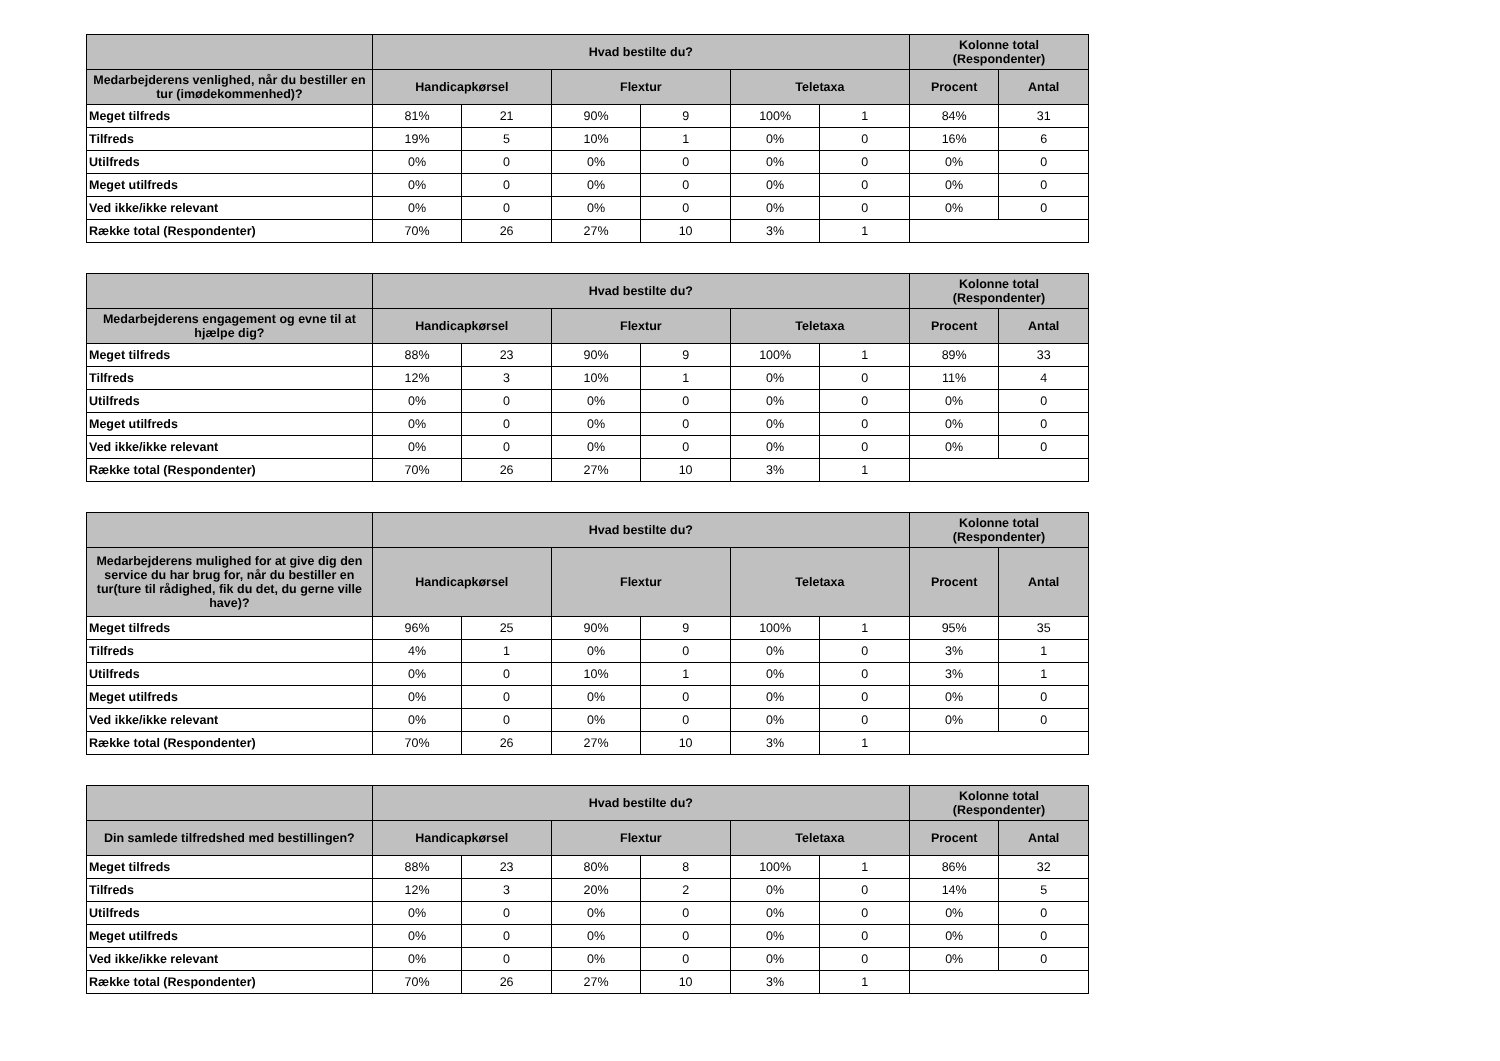| | Hvad bestilte du? | | | | | | Kolonne total (Respondenter) | |
| --- | --- | --- | --- | --- | --- | --- | --- | --- |
| Medarbejderens venlighed, når du bestiller en tur (imødekommenhed)? | Handicapkørsel | | Flextur | | Teletaxa | | Procent | Antal |
| Meget tilfreds | 81% | 21 | 90% | 9 | 100% | 1 | 84% | 31 |
| Tilfreds | 19% | 5 | 10% | 1 | 0% | 0 | 16% | 6 |
| Utilfreds | 0% | 0 | 0% | 0 | 0% | 0 | 0% | 0 |
| Meget utilfreds | 0% | 0 | 0% | 0 | 0% | 0 | 0% | 0 |
| Ved ikke/ikke relevant | 0% | 0 | 0% | 0 | 0% | 0 | 0% | 0 |
| Række total (Respondenter) | 70% | 26 | 27% | 10 | 3% | 1 | | |
| | Hvad bestilte du? | | | | | | Kolonne total (Respondenter) | |
| --- | --- | --- | --- | --- | --- | --- | --- | --- |
| Medarbejderens engagement og evne til at hjælpe dig? | Handicapkørsel | | Flextur | | Teletaxa | | Procent | Antal |
| Meget tilfreds | 88% | 23 | 90% | 9 | 100% | 1 | 89% | 33 |
| Tilfreds | 12% | 3 | 10% | 1 | 0% | 0 | 11% | 4 |
| Utilfreds | 0% | 0 | 0% | 0 | 0% | 0 | 0% | 0 |
| Meget utilfreds | 0% | 0 | 0% | 0 | 0% | 0 | 0% | 0 |
| Ved ikke/ikke relevant | 0% | 0 | 0% | 0 | 0% | 0 | 0% | 0 |
| Række total (Respondenter) | 70% | 26 | 27% | 10 | 3% | 1 | | |
| | Hvad bestilte du? | | | | | | Kolonne total (Respondenter) | |
| --- | --- | --- | --- | --- | --- | --- | --- | --- |
| Medarbejderens mulighed for at give dig den service du har brug for, når du bestiller en tur(ture til rådighed, fik du det, du gerne ville have)? | Handicapkørsel | | Flextur | | Teletaxa | | Procent | Antal |
| Meget tilfreds | 96% | 25 | 90% | 9 | 100% | 1 | 95% | 35 |
| Tilfreds | 4% | 1 | 0% | 0 | 0% | 0 | 3% | 1 |
| Utilfreds | 0% | 0 | 10% | 1 | 0% | 0 | 3% | 1 |
| Meget utilfreds | 0% | 0 | 0% | 0 | 0% | 0 | 0% | 0 |
| Ved ikke/ikke relevant | 0% | 0 | 0% | 0 | 0% | 0 | 0% | 0 |
| Række total (Respondenter) | 70% | 26 | 27% | 10 | 3% | 1 | | |
| | Hvad bestilte du? | | | | | | Kolonne total (Respondenter) | |
| --- | --- | --- | --- | --- | --- | --- | --- | --- |
| Din samlede tilfredshed med bestillingen? | Handicapkørsel | | Flextur | | Teletaxa | | Procent | Antal |
| Meget tilfreds | 88% | 23 | 80% | 8 | 100% | 1 | 86% | 32 |
| Tilfreds | 12% | 3 | 20% | 2 | 0% | 0 | 14% | 5 |
| Utilfreds | 0% | 0 | 0% | 0 | 0% | 0 | 0% | 0 |
| Meget utilfreds | 0% | 0 | 0% | 0 | 0% | 0 | 0% | 0 |
| Ved ikke/ikke relevant | 0% | 0 | 0% | 0 | 0% | 0 | 0% | 0 |
| Række total (Respondenter) | 70% | 26 | 27% | 10 | 3% | 1 | | |